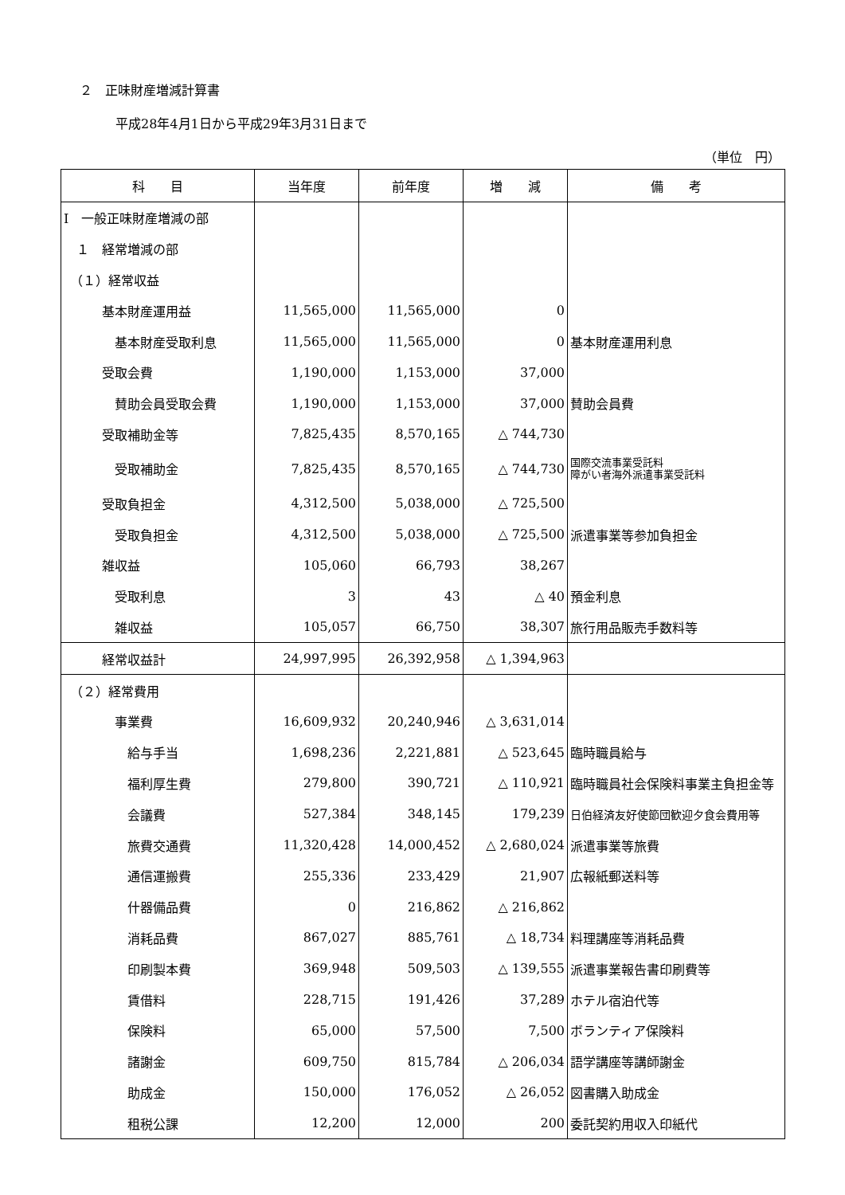２　正味財産増減計算書
平成28年4月1日から平成29年3月31日まで
（単位　円）
| 科 目 | 当年度 | 前年度 | 増 減 | 備 考 |
| --- | --- | --- | --- | --- |
| Ⅰ 一般正味財産増減の部 | | | | |
| １ 経常増減の部 | | | | |
| （１）経常収益 | | | | |
| 基本財産運用益 | 11,565,000 | 11,565,000 | 0 | |
| 基本財産受取利息 | 11,565,000 | 11,565,000 | 0 | 基本財産運用利息 |
| 受取会費 | 1,190,000 | 1,153,000 | 37,000 | |
| 賛助会員受取会費 | 1,190,000 | 1,153,000 | 37,000 | 賛助会員費 |
| 受取補助金等 | 7,825,435 | 8,570,165 | △ 744,730 | |
| 受取補助金 | 7,825,435 | 8,570,165 | △ 744,730 | 国際交流事業受託料 障がい者海外派遣事業受託料 |
| 受取負担金 | 4,312,500 | 5,038,000 | △ 725,500 | |
| 受取負担金 | 4,312,500 | 5,038,000 | △ 725,500 | 派遣事業等参加負担金 |
| 雑収益 | 105,060 | 66,793 | 38,267 | |
| 受取利息 | 3 | 43 | △ 40 | 預金利息 |
| 雑収益 | 105,057 | 66,750 | 38,307 | 旅行用品販売手数料等 |
| 経常収益計 | 24,997,995 | 26,392,958 | △ 1,394,963 | |
| （２）経常費用 | | | | |
| 事業費 | 16,609,932 | 20,240,946 | △ 3,631,014 | |
| 給与手当 | 1,698,236 | 2,221,881 | △ 523,645 | 臨時職員給与 |
| 福利厚生費 | 279,800 | 390,721 | △ 110,921 | 臨時職員社会保険料事業主負担金等 |
| 会議費 | 527,384 | 348,145 | 179,239 | 日伯経済友好使節団歓迎夕食会費用等 |
| 旅費交通費 | 11,320,428 | 14,000,452 | △ 2,680,024 | 派遣事業等旅費 |
| 通信運搬費 | 255,336 | 233,429 | 21,907 | 広報紙郵送料等 |
| 什器備品費 | 0 | 216,862 | △ 216,862 | |
| 消耗品費 | 867,027 | 885,761 | △ 18,734 | 料理講座等消耗品費 |
| 印刷製本費 | 369,948 | 509,503 | △ 139,555 | 派遣事業報告書印刷費等 |
| 賃借料 | 228,715 | 191,426 | 37,289 | ホテル宿泊代等 |
| 保険料 | 65,000 | 57,500 | 7,500 | ボランティア保険料 |
| 諸謝金 | 609,750 | 815,784 | △ 206,034 | 語学講座等講師謝金 |
| 助成金 | 150,000 | 176,052 | △ 26,052 | 図書購入助成金 |
| 租税公課 | 12,200 | 12,000 | 200 | 委託契約用収入印紙代 |